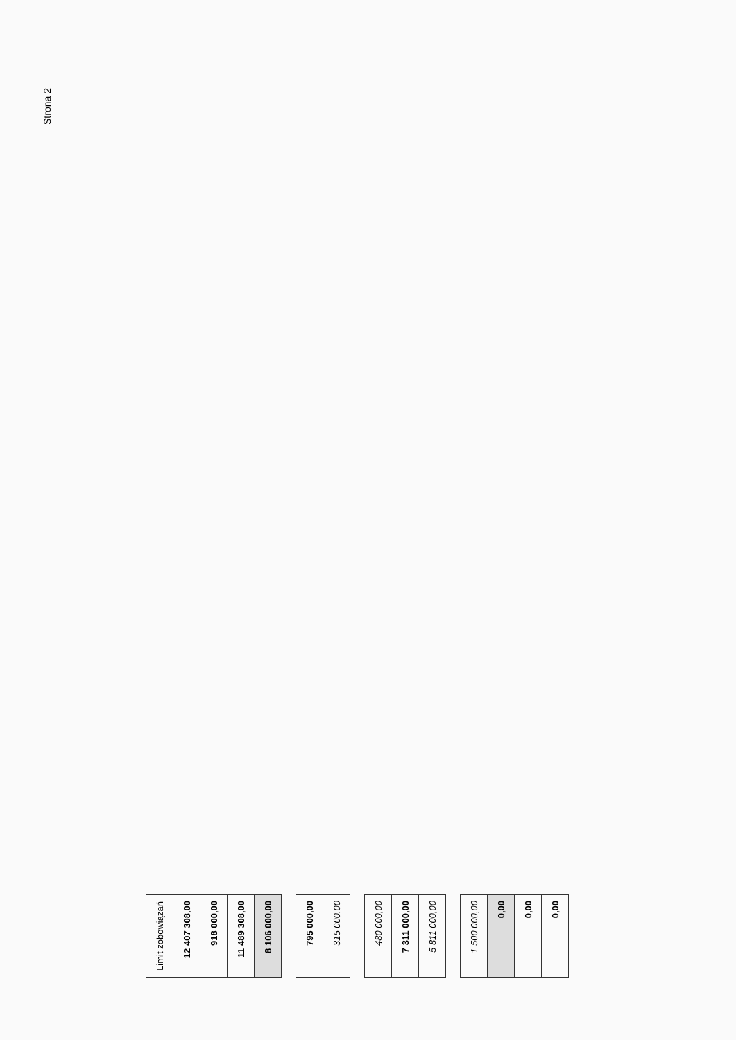Strona 2
| Limit zobowiązań |
| 12 407 308,00 |
| 918 000,00 |
| 11 489 308,00 |
| 8 106 000,00 |
| 795 000,00 |
| 315 000,00 |
| 480 000,00 |
| 7 311 000,00 |
| 5 811 000,00 |
| 1 500 000,00 |
| 0,00 |
| 0,00 |
| 0,00 |